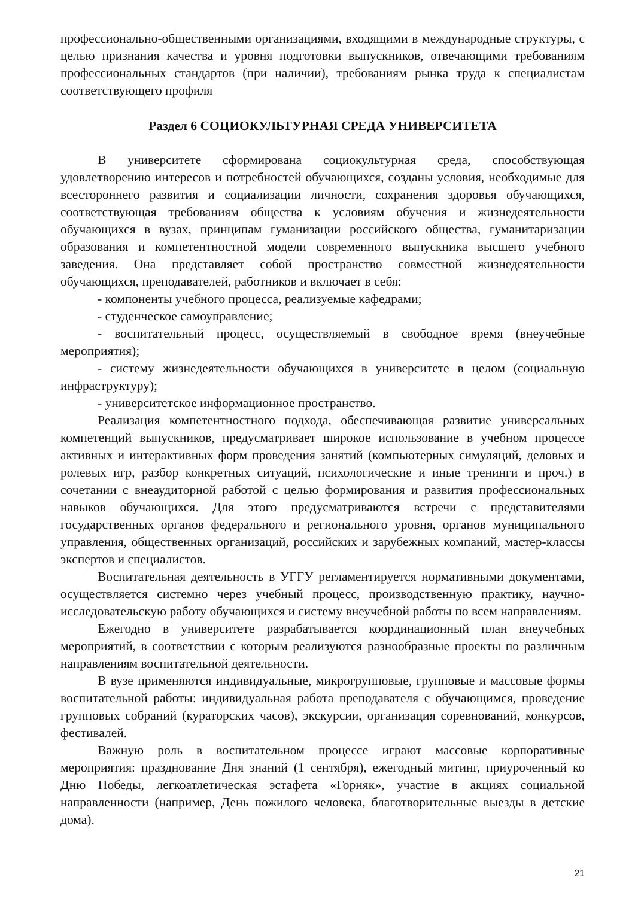профессионально-общественными организациями, входящими в международные структуры, с целью признания качества и уровня подготовки выпускников, отвечающими требованиям профессиональных стандартов (при наличии), требованиям рынка труда к специалистам соответствующего профиля
Раздел 6 СОЦИОКУЛЬТУРНАЯ СРЕДА УНИВЕРСИТЕТА
В университете сформирована социокультурная среда, способствующая удовлетворению интересов и потребностей обучающихся, созданы условия, необходимые для всестороннего развития и социализации личности, сохранения здоровья обучающихся, соответствующая требованиям общества к условиям обучения и жизнедеятельности обучающихся в вузах, принципам гуманизации российского общества, гуманитаризации образования и компетентностной модели современного выпускника высшего учебного заведения. Она представляет собой пространство совместной жизнедеятельности обучающихся, преподавателей, работников и включает в себя:
- компоненты учебного процесса, реализуемые кафедрами;
- студенческое самоуправление;
- воспитательный процесс, осуществляемый в свободное время (внеучебные мероприятия);
- систему жизнедеятельности обучающихся в университете в целом (социальную инфраструктуру);
- университетское информационное пространство.
Реализация компетентностного подхода, обеспечивающая развитие универсальных компетенций выпускников, предусматривает широкое использование в учебном процессе активных и интерактивных форм проведения занятий (компьютерных симуляций, деловых и ролевых игр, разбор конкретных ситуаций, психологические и иные тренинги и проч.) в сочетании с внеаудиторной работой с целью формирования и развития профессиональных навыков обучающихся. Для этого предусматриваются встречи с представителями государственных органов федерального и регионального уровня, органов муниципального управления, общественных организаций, российских и зарубежных компаний, мастер-классы экспертов и специалистов.
Воспитательная деятельность в УГГУ регламентируется нормативными документами, осуществляется системно через учебный процесс, производственную практику, научно-исследовательскую работу обучающихся и систему внеучебной работы по всем направлениям.
Ежегодно в университете разрабатывается координационный план внеучебных мероприятий, в соответствии с которым реализуются разнообразные проекты по различным направлениям воспитательной деятельности.
В вузе применяются индивидуальные, микрогрупповые, групповые и массовые формы воспитательной работы: индивидуальная работа преподавателя с обучающимся, проведение групповых собраний (кураторских часов), экскурсии, организация соревнований, конкурсов, фестивалей.
Важную роль в воспитательном процессе играют массовые корпоративные мероприятия: празднование Дня знаний (1 сентября), ежегодный митинг, приуроченный ко Дню Победы, легкоатлетическая эстафета «Горняк», участие в акциях социальной направленности (например, День пожилого человека, благотворительные выезды в детские дома).
21